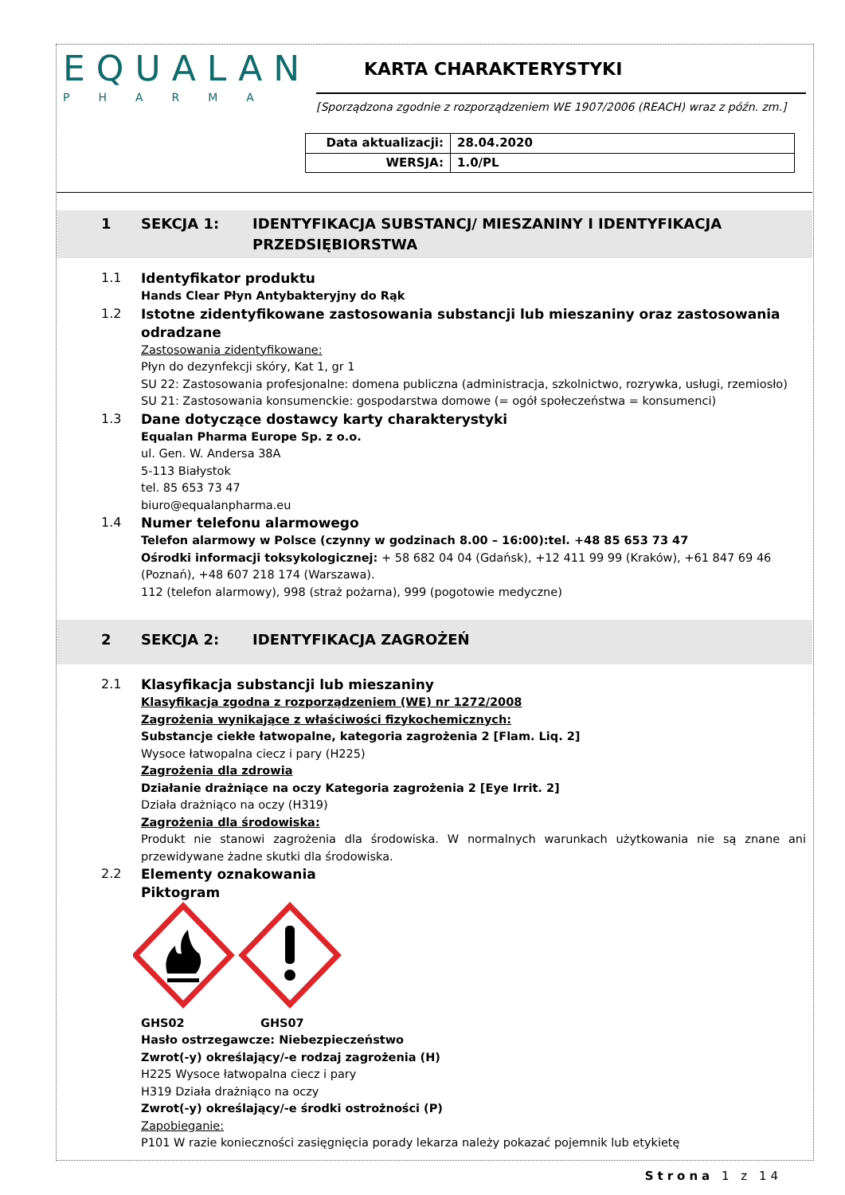EQUALAN
PHARMA
KARTA CHARAKTERYSTYKI
[Sporządzona zgodnie z rozporządzeniem WE 1907/2006 (REACH) wraz z późn. zm.]
| Data aktualizacji: | 28.04.2020 |
| WERSJA: | 1.0/PL |
1 SEKCJA 1: IDENTYFIKACJA SUBSTANCJ/ MIESZANINY I IDENTYFIKACJA PRZEDSIĘBIORSTWA
1.1
Identyfikator produktu
Hands Clear Płyn Antybakteryjny do Rąk
1.2
Istotne zidentyfikowane zastosowania substancji lub mieszaniny oraz zastosowania odradzane
Zastosowania zidentyfikowane:
Płyn do dezynfekcji skóry, Kat 1, gr 1
SU 22: Zastosowania profesjonalne: domena publiczna (administracja, szkolnictwo, rozrywka, usługi, rzemiosło)
SU 21: Zastosowania konsumenckie: gospodarstwa domowe (= ogół społeczeństwa = konsumenci)
1.3
Dane dotyczące dostawcy karty charakterystyki
Equalan Pharma Europe Sp. z o.o.
ul. Gen. W. Andersa 38A
5-113 Białystok
tel. 85 653 73 47
biuro@equalanpharma.eu
1.4
Numer telefonu alarmowego
Telefon alarmowy w Polsce (czynny w godzinach 8.00 – 16:00):tel. +48 85 653 73 47
Ośrodki informacji toksykologicznej: + 58 682 04 04 (Gdańsk), +12 411 99 99 (Kraków), +61 847 69 46 (Poznań), +48 607 218 174 (Warszawa).
112 (telefon alarmowy), 998 (straż pożarna), 999 (pogotowie medyczne)
2 SEKCJA 2: IDENTYFIKACJA ZAGROŻEŃ
2.1
Klasyfikacja substancji lub mieszaniny
Klasyfikacja zgodna z rozporządzeniem (WE) nr 1272/2008
Zagrożenia wynikające z właściwości fizykochemicznych:
Substancje ciekłe łatwopalne, kategoria zagrożenia 2 [Flam. Liq. 2]
Wysoce łatwopalna ciecz i pary (H225)
Zagrożenia dla zdrowia
Działanie drażniące na oczy Kategoria zagrożenia 2 [Eye Irrit. 2]
Działa drażniąco na oczy (H319)
Zagrożenia dla środowiska:
Produkt nie stanowi zagrożenia dla środowiska. W normalnych warunkach użytkowania nie są znane ani przewidywane żadne skutki dla środowiska.
2.2
Elementy oznakowania
Piktogram
GHS02 GHS07
Hasło ostrzegawcze: Niebezpieczeństwo
Zwrot(-y) określający/-e rodzaj zagrożenia (H)
H225 Wysoce łatwopalna ciecz i pary
H319 Działa drażniąco na oczy
Zwrot(-y) określający/-e środki ostrożności (P)
Zapobieganie:
P101 W razie konieczności zasięgnięcia porady lekarza należy pokazać pojemnik lub etykietę
Strona 1 z 14